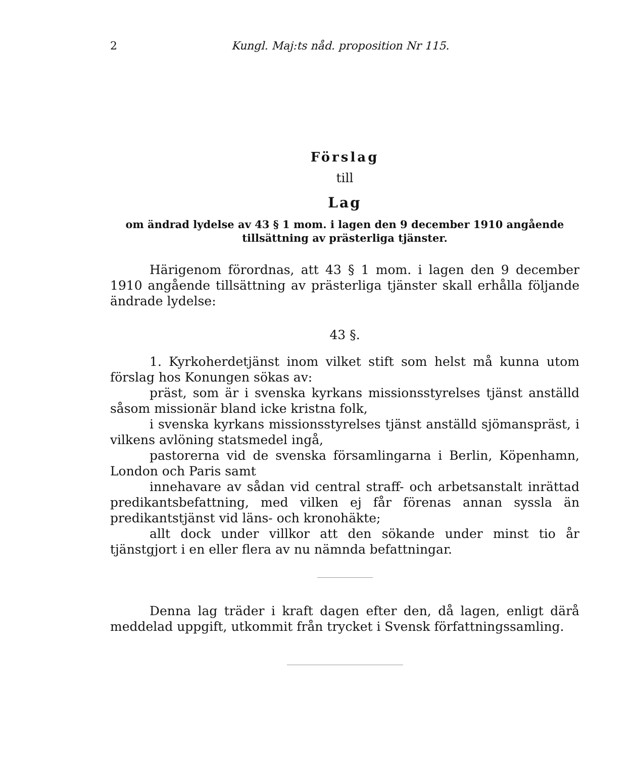2 Kungl. Maj:ts nåd. proposition Nr 115.
Förslag
till
Lag
om ändrad lydelse av 43 § 1 mom. i lagen den 9 december 1910 angående tillsättning av prästerliga tjänster.
Härigenom förordnas, att 43 § 1 mom. i lagen den 9 december 1910 angående tillsättning av prästerliga tjänster skall erhålla följande ändrade lydelse:
43 §.
1. Kyrkoherdetjänst inom vilket stift som helst må kunna utom förslag hos Konungen sökas av:
präst, som är i svenska kyrkans missionsstyrelses tjänst anställd såsom missionär bland icke kristna folk,
i svenska kyrkans missionsstyrelses tjänst anställd sjömanspräst, i vilkens avlöning statsmedel ingå,
pastorerna vid de svenska församlingarna i Berlin, Köpenhamn, London och Paris samt
innehavare av sådan vid central straff- och arbetsanstalt inrättad predikantsbefattning, med vilken ej får förenas annan syssla än predikantstjänst vid läns- och kronohäkte;
allt dock under villkor att den sökande under minst tio år tjänstgjort i en eller flera av nu nämnda befattningar.
Denna lag träder i kraft dagen efter den, då lagen, enligt därå meddelad uppgift, utkommit från trycket i Svensk författningssamling.